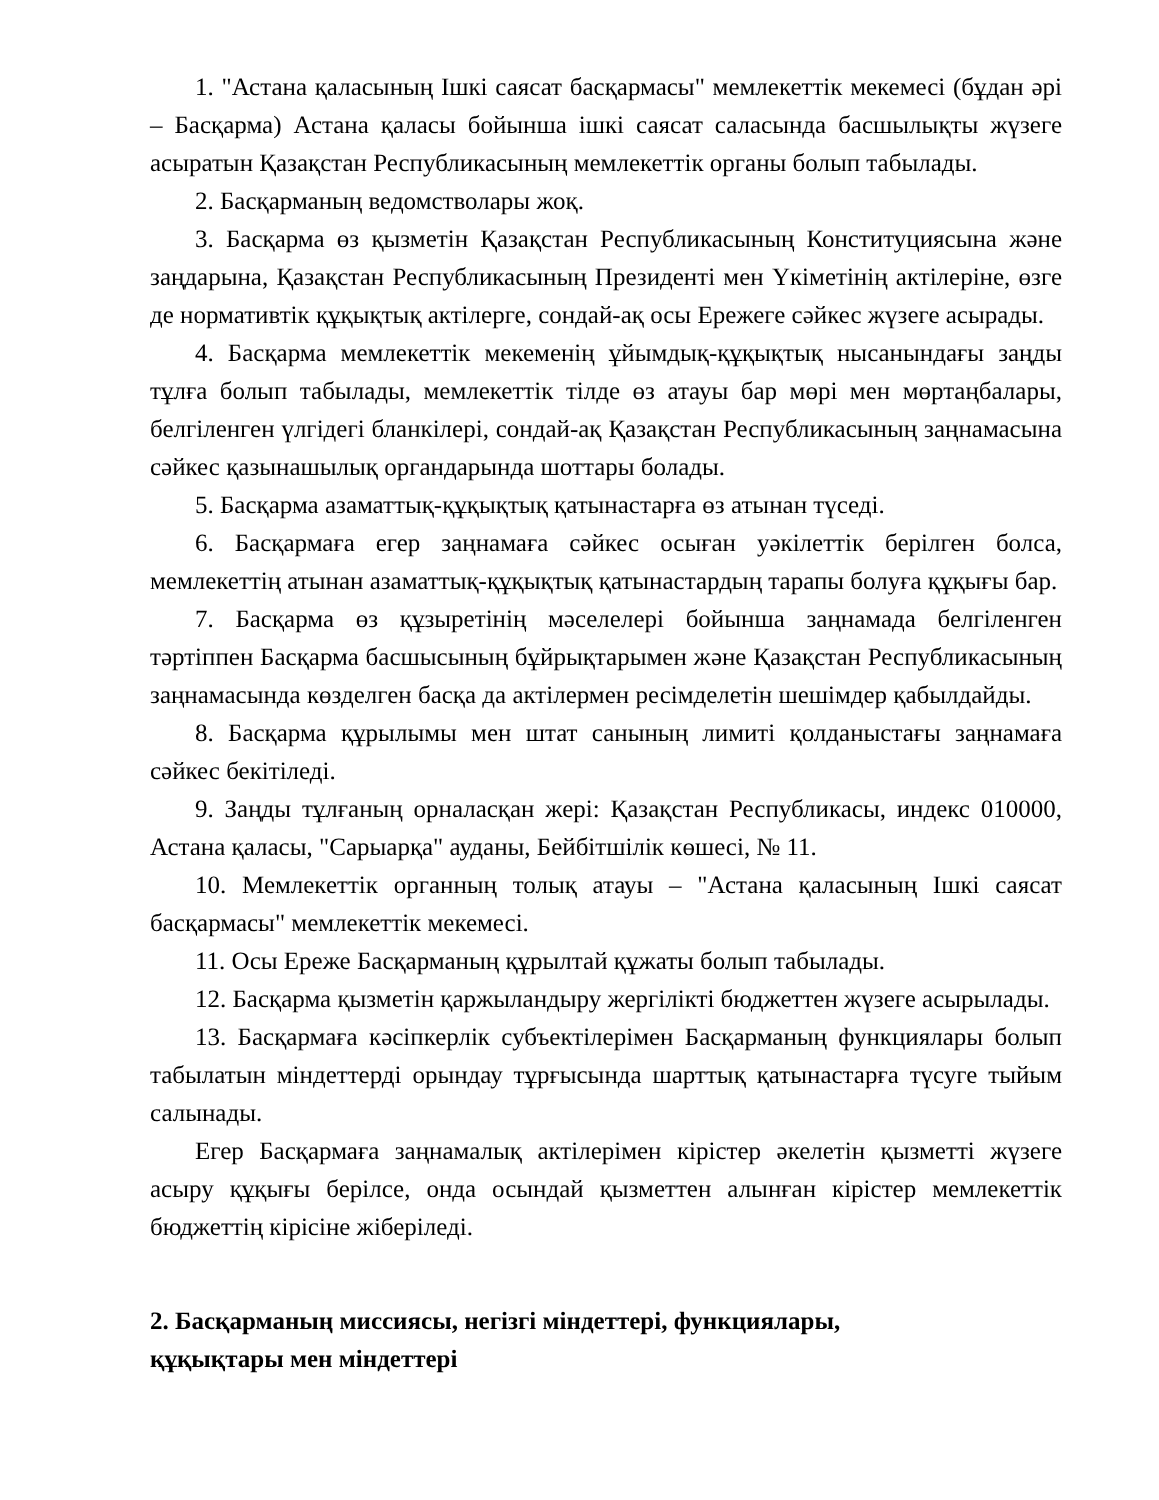1. "Астана қаласының Ішкі саясат басқармасы" мемлекеттік мекемесі (бұдан әрі – Басқарма) Астана қаласы бойынша ішкі саясат саласында басшылықты жүзеге асыратын Қазақстан Республикасының мемлекеттік органы болып табылады.
2. Басқарманың ведомстволары жоқ.
3. Басқарма өз қызметін Қазақстан Республикасының Конституциясына және заңдарына, Қазақстан Республикасының Президенті мен Үкіметінің актілеріне, өзге де нормативтік құқықтық актілерге, сондай-ақ осы Ережеге сәйкес жүзеге асырады.
4. Басқарма мемлекеттік мекеменің ұйымдық-құқықтық нысанындағы заңды тұлға болып табылады, мемлекеттік тілде өз атауы бар мөрі мен мөртаңбалары, белгіленген үлгідегі бланкілері, сондай-ақ Қазақстан Республикасының заңнамасына сәйкес қазынашылық органдарында шоттары болады.
5. Басқарма азаматтық-құқықтық қатынастарға өз атынан түседі.
6. Басқармаға егер заңнамаға сәйкес осыған уәкілеттік берілген болса, мемлекеттің атынан азаматтық-құқықтық қатынастардың тарапы болуға құқығы бар.
7. Басқарма өз құзыретінің мәселелері бойынша заңнамада белгіленген тәртіппен Басқарма басшысының бұйрықтарымен және Қазақстан Республикасының заңнамасында көзделген басқа да актілермен ресімделетін шешімдер қабылдайды.
8. Басқарма құрылымы мен штат санының лимиті қолданыстағы заңнамаға сәйкес бекітіледі.
9. Заңды тұлғаның орналасқан жері: Қазақстан Республикасы, индекс 010000, Астана қаласы, "Сарыарқа" ауданы, Бейбітшілік көшесі, № 11.
10. Мемлекеттік органның толық атауы – "Астана қаласының Ішкі саясат басқармасы" мемлекеттік мекемесі.
11. Осы Ереже Басқарманың құрылтай құжаты болып табылады.
12. Басқарма қызметін қаржыландыру жергілікті бюджеттен жүзеге асырылады.
13. Басқармаға кәсіпкерлік субъектілерімен Басқарманың функциялары болып табылатын міндеттерді орындау тұрғысында шарттық қатынастарға түсуге тыйым салынады.
Егер Басқармаға заңнамалық актілерімен кірістер әкелетін қызметті жүзеге асыру құқығы берілсе, онда осындай қызметтен алынған кірістер мемлекеттік бюджеттің кірісіне жіберіледі.
2. Басқарманың миссиясы, негізгі міндеттері, функциялары,
құқықтары мен міндеттері